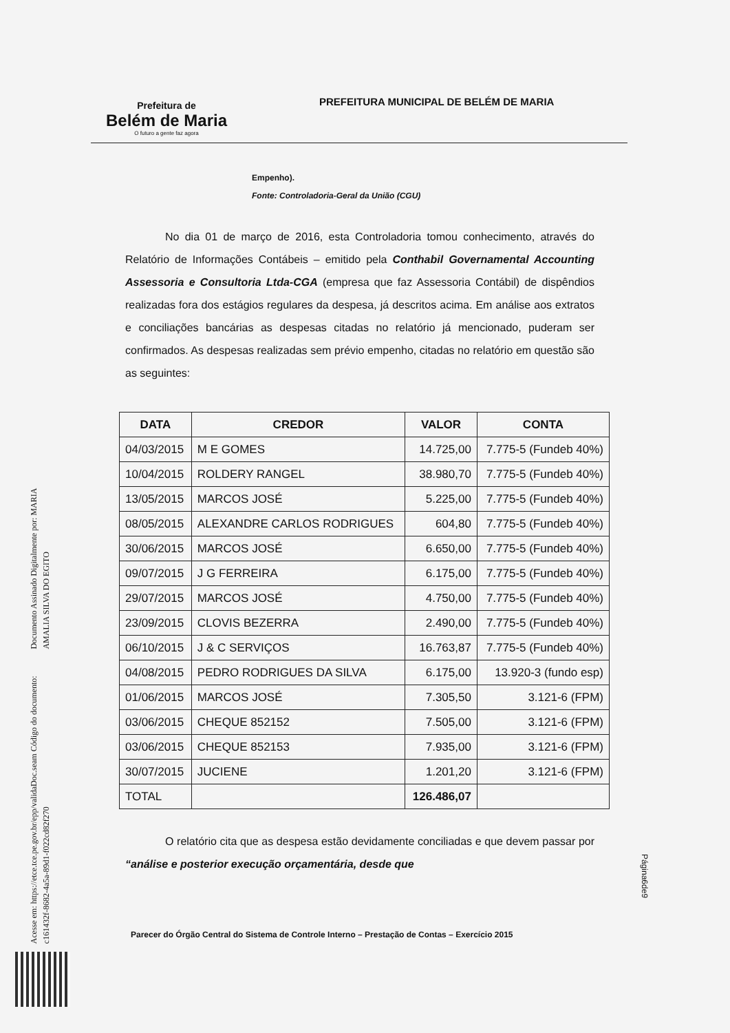Prefeitura de
Belém de Maria
O futuro a gente faz agora
PREFEITURA MUNICIPAL DE BELÉM DE MARIA
Empenho).
Fonte: Controladoria-Geral da União (CGU)
No dia 01 de março de 2016, esta Controladoria tomou conhecimento, através do Relatório de Informações Contábeis – emitido pela Conthabil Governamental Accounting Assessoria e Consultoria Ltda-CGA (empresa que faz Assessoria Contábil) de dispêndios realizadas fora dos estágios regulares da despesa, já descritos acima. Em análise aos extratos e conciliações bancárias as despesas citadas no relatório já mencionado, puderam ser confirmados. As despesas realizadas sem prévio empenho, citadas no relatório em questão são as seguintes:
| DATA | CREDOR | VALOR | CONTA |
| --- | --- | --- | --- |
| 04/03/2015 | M E GOMES | 14.725,00 | 7.775-5 (Fundeb 40%) |
| 10/04/2015 | ROLDERY RANGEL | 38.980,70 | 7.775-5 (Fundeb 40%) |
| 13/05/2015 | MARCOS JOSÉ | 5.225,00 | 7.775-5 (Fundeb 40%) |
| 08/05/2015 | ALEXANDRE CARLOS RODRIGUES | 604,80 | 7.775-5 (Fundeb 40%) |
| 30/06/2015 | MARCOS JOSÉ | 6.650,00 | 7.775-5 (Fundeb 40%) |
| 09/07/2015 | J G FERREIRA | 6.175,00 | 7.775-5 (Fundeb 40%) |
| 29/07/2015 | MARCOS JOSÉ | 4.750,00 | 7.775-5 (Fundeb 40%) |
| 23/09/2015 | CLOVIS BEZERRA | 2.490,00 | 7.775-5 (Fundeb 40%) |
| 06/10/2015 | J & C SERVIÇOS | 16.763,87 | 7.775-5 (Fundeb 40%) |
| 04/08/2015 | PEDRO RODRIGUES DA SILVA | 6.175,00 | 13.920-3 (fundo esp) |
| 01/06/2015 | MARCOS JOSÉ | 7.305,50 | 3.121-6 (FPM) |
| 03/06/2015 | CHEQUE 852152 | 7.505,00 | 3.121-6 (FPM) |
| 03/06/2015 | CHEQUE 852153 | 7.935,00 | 3.121-6 (FPM) |
| 30/07/2015 | JUCIENE | 1.201,20 | 3.121-6 (FPM) |
| TOTAL | | 126.486,07 | |
O relatório cita que as despesa estão devidamente conciliadas e que devem passar por “análise e posterior execução orçamentária, desde que
Página6de9
Parecer do Órgão Central do Sistema de Controle Interno – Prestação de Contas – Exercício 2015
Documento Assinado Digitalmente por: MARIA AMALIA SILVA DO EGITO
Acesse em: https://etce.tce.pe.gov.br/epp/validaDoc.seam Código do documento: c161432f-8682-4a5a-89d1-f022cd82f270